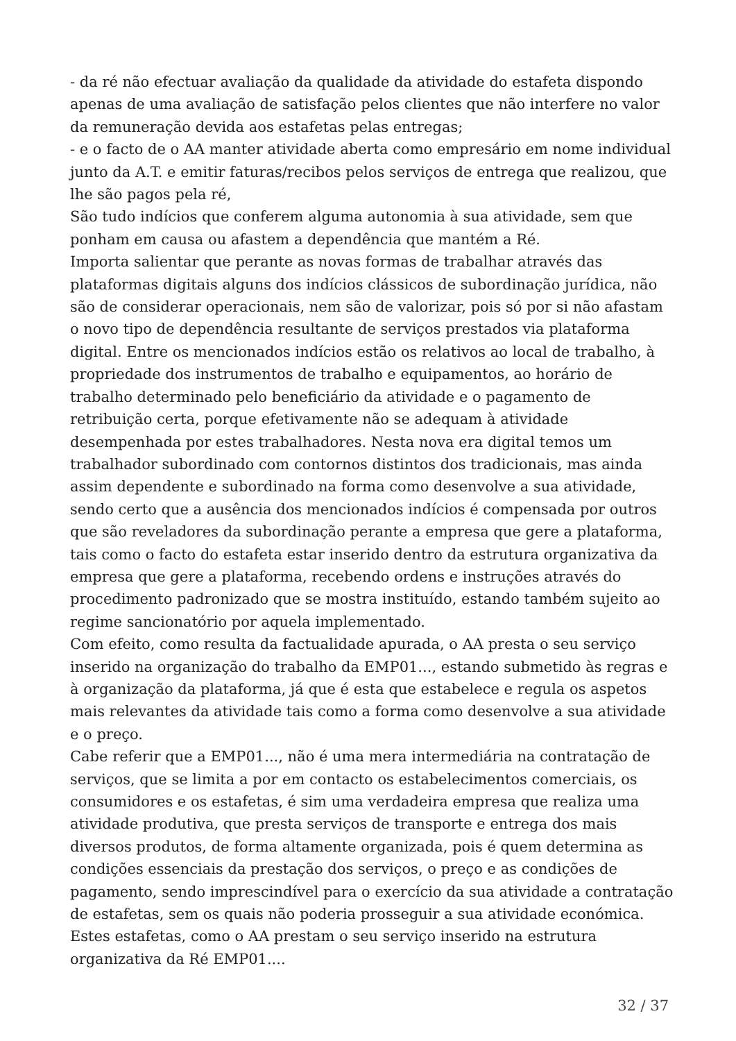- da ré não efectuar avaliação da qualidade da atividade do estafeta dispondo apenas de uma avaliação de satisfação pelos clientes que não interfere no valor da remuneração devida aos estafetas pelas entregas;
- e o facto de o AA manter atividade aberta como empresário em nome individual junto da A.T. e emitir faturas/recibos pelos serviços de entrega que realizou, que lhe são pagos pela ré,
São tudo indícios que conferem alguma autonomia à sua atividade, sem que ponham em causa ou afastem a dependência que mantém a Ré.
Importa salientar que perante as novas formas de trabalhar através das plataformas digitais alguns dos indícios clássicos de subordinação jurídica, não são de considerar operacionais, nem são de valorizar, pois só por si não afastam o novo tipo de dependência resultante de serviços prestados via plataforma digital. Entre os mencionados indícios estão os relativos ao local de trabalho, à propriedade dos instrumentos de trabalho e equipamentos, ao horário de trabalho determinado pelo beneficiário da atividade e o pagamento de retribuição certa, porque efetivamente não se adequam à atividade desempenhada por estes trabalhadores. Nesta nova era digital temos um trabalhador subordinado com contornos distintos dos tradicionais, mas ainda assim dependente e subordinado na forma como desenvolve a sua atividade, sendo certo que a ausência dos mencionados indícios é compensada por outros que são reveladores da subordinação perante a empresa que gere a plataforma, tais como o facto do estafeta estar inserido dentro da estrutura organizativa da empresa que gere a plataforma, recebendo ordens e instruções através do procedimento padronizado que se mostra instituído, estando também sujeito ao regime sancionatório por aquela implementado.
Com efeito, como resulta da factualidade apurada, o AA presta o seu serviço inserido na organização do trabalho da EMP01..., estando submetido às regras e à organização da plataforma, já que é esta que estabelece e regula os aspetos mais relevantes da atividade tais como a forma como desenvolve a sua atividade e o preço.
Cabe referir que a EMP01..., não é uma mera intermediária na contratação de serviços, que se limita a por em contacto os estabelecimentos comerciais, os consumidores e os estafetas, é sim uma verdadeira empresa que realiza uma atividade produtiva, que presta serviços de transporte e entrega dos mais diversos produtos, de forma altamente organizada, pois é quem determina as condições essenciais da prestação dos serviços, o preço e as condições de pagamento, sendo imprescindível para o exercício da sua atividade a contratação de estafetas, sem os quais não poderia prosseguir a sua atividade económica. Estes estafetas, como o AA prestam o seu serviço inserido na estrutura organizativa da Ré EMP01....
32 / 37